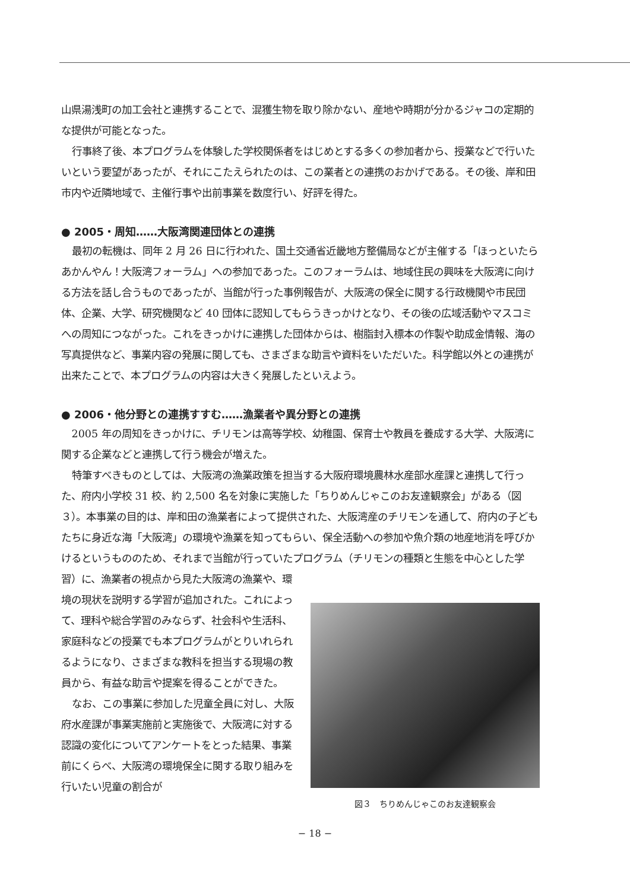山県湯浅町の加工会社と連携することで、混獲生物を取り除かない、産地や時期が分かるジャコの定期的な提供が可能となった。
行事終了後、本プログラムを体験した学校関係者をはじめとする多くの参加者から、授業などで行いたいという要望があったが、それにこたえられたのは、この業者との連携のおかげである。その後、岸和田市内や近隣地域で、主催行事や出前事業を数度行い、好評を得た。
● 2005・周知……大阪湾関連団体との連携
最初の転機は、同年 2 月 26 日に行われた、国土交通省近畿地方整備局などが主催する「ほっといたらあかんやん！大阪湾フォーラム」への参加であった。このフォーラムは、地域住民の興味を大阪湾に向ける方法を話し合うものであったが、当館が行った事例報告が、大阪湾の保全に関する行政機関や市民団体、企業、大学、研究機関など 40 団体に認知してもらうきっかけとなり、その後の広域活動やマスコミへの周知につながった。これをきっかけに連携した団体からは、樹脂封入標本の作製や助成金情報、海の写真提供など、事業内容の発展に関しても、さまざまな助言や資料をいただいた。科学館以外との連携が出来たことで、本プログラムの内容は大きく発展したといえよう。
● 2006・他分野との連携すすむ……漁業者や異分野との連携
2005 年の周知をきっかけに、チリモンは高等学校、幼稚園、保育士や教員を養成する大学、大阪湾に関する企業などと連携して行う機会が増えた。
特筆すべきものとしては、大阪湾の漁業政策を担当する大阪府環境農林水産部水産課と連携して行った、府内小学校 31 校、約 2,500 名を対象に実施した「ちりめんじゃこのお友達観察会」がある（図３）。本事業の目的は、岸和田の漁業者によって提供された、大阪湾産のチリモンを通して、府内の子どもたちに身近な海「大阪湾」の環境や漁業を知ってもらい、保全活動への参加や魚介類の地産地消を呼びかけるというもののため、それまで当館が行っていたプログラム（チリモンの種類と生態を中心とした学習）に、漁業者の視点から見た大阪湾の漁業や、環
境の現状を説明する学習が追加された。これによって、理科や総合学習のみならず、社会科や生活科、家庭科などの授業でも本プログラムがとりいれられるようになり、さまざまな教科を担当する現場の教員から、有益な助言や提案を得ることができた。
なお、この事業に参加した児童全員に対し、大阪府水産課が事業実施前と実施後で、大阪湾に対する認識の変化についてアンケートをとった結果、事業前にくらべ、大阪湾の環境保全に関する取り組みを行いたい児童の割合が
図３　ちりめんじゃこのお友達観察会
− 18 −